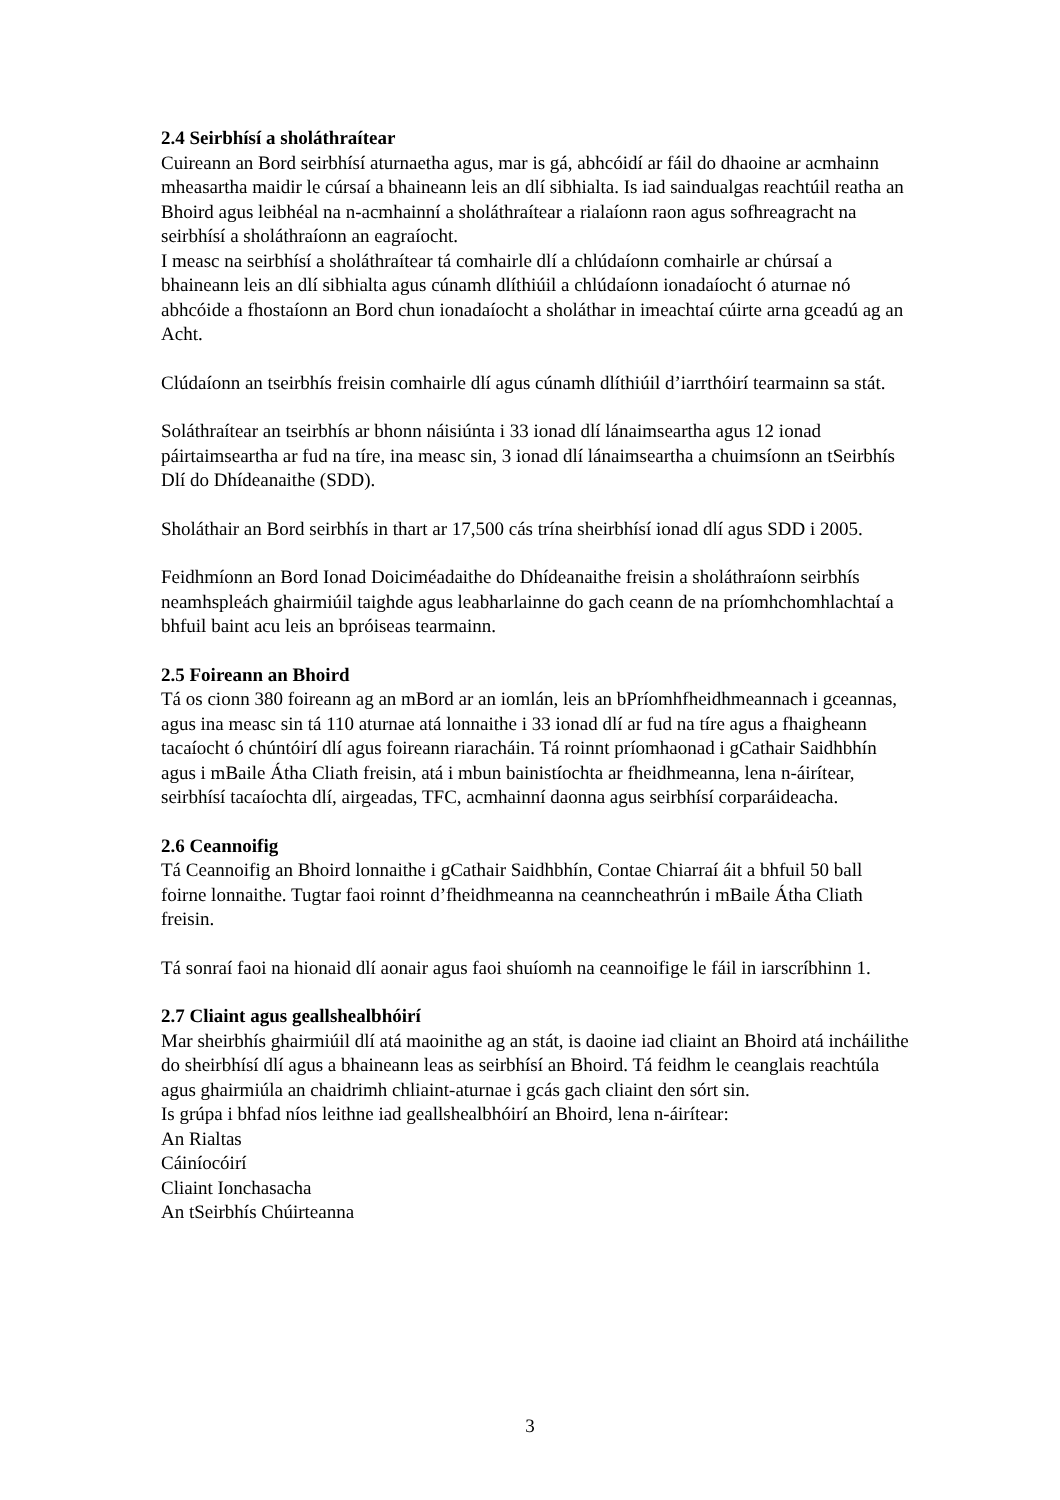2.4 Seirbhísí a sholáthraítear
Cuireann an Bord seirbhísí aturnaetha agus, mar is gá, abhcóidí ar fáil do dhaoine ar acmhainn mheasartha maidir le cúrsaí a bhaineann leis an dlí sibhialta. Is iad saindualgas reachtúil reatha an Bhoird agus leibhéal na n-acmhainní a sholáthraítear a rialaíonn raon agus sofhreagracht na seirbhísí a sholáthraíonn an eagraíocht.
I measc na seirbhísí a sholáthraítear tá comhairle dlí a chlúdaíonn comhairle ar chúrsaí a bhaineann leis an dlí sibhialta agus cúnamh dlíthiúil a chlúdaíonn ionadaíocht ó aturnae nó abhcóide a fhostaíonn an Bord chun ionadaíocht a sholáthar in imeachtaí cúirte arna gceadú ag an Acht.
Clúdaíonn an tseirbhís freisin comhairle dlí agus cúnamh dlíthiúil d’iarrthóirí tearmainn sa stát.
Soláthraítear an tseirbhís ar bhonn náisiúnta i 33 ionad dlí lánaimseartha agus 12 ionad páirtaimseartha ar fud na tíre, ina measc sin, 3 ionad dlí lánaimseartha a chuimsíonn an tSeirbhís Dlí do Dhídeanaithe (SDD).
Sholáthair an Bord seirbhís in thart ar 17,500 cás trína sheirbhísí ionad dlí agus SDD i 2005.
Feidhmíonn an Bord Ionad Doiciméadaithe do Dhídeanaithe freisin a sholáthraíonn seirbhís neamhspleách ghairmiúil taighde agus leabharlainne do gach ceann de na príomhchomhlachtaí a bhfuil baint acu leis an bpróiseas tearmainn.
2.5 Foireann an Bhoird
Tá os cionn 380 foireann ag an mBord ar an iomlán, leis an bPríomhfheidhmeannach i gceannas, agus ina measc sin tá 110 aturnae atá lonnaithe i 33 ionad dlí ar fud na tíre agus a fhaigheann tacaíocht ó chúntóirí dlí agus foireann riaracháin. Tá roinnt príomhaonad i gCathair Saidhbhín agus i mBaile Átha Cliath freisin, atá i mbun bainistíochta ar fheidhmeanna, lena n-áirítear, seirbhísí tacaíochta dlí, airgeadas, TFC, acmhainní daonna agus seirbhísí corparáideacha.
2.6 Ceannoifig
Tá Ceannoifig an Bhoird lonnaithe i gCathair Saidhbhín, Contae Chiarraí áit a bhfuil 50 ball foirne lonnaithe. Tugtar faoi roinnt d’fheidhmeanna na ceanncheathrún i mBaile Átha Cliath freisin.
Tá sonraí faoi na hionaid dlí aonair agus faoi shuíomh na ceannoifige le fáil in iarscríbhinn 1.
2.7 Cliaint agus geallshealbhóirí
Mar sheirbhís ghairmiúil dlí atá maoinithe ag an stát, is daoine iad cliaint an Bhoird atá incháilithe do sheirbhísí dlí agus a bhaineann leas as seirbhísí an Bhoird. Tá feidhm le ceanglais reachtúla agus ghairmiúla an chaidrimh chliaint-aturnae i gcás gach cliaint den sórt sin.
Is grúpa i bhfad níos leithne iad geallshealbhóirí an Bhoird, lena n-áirítear:
An Rialtas
Cáiníocóirí
Cliaint Ionchasacha
An tSeirbhís Chúirteanna
3